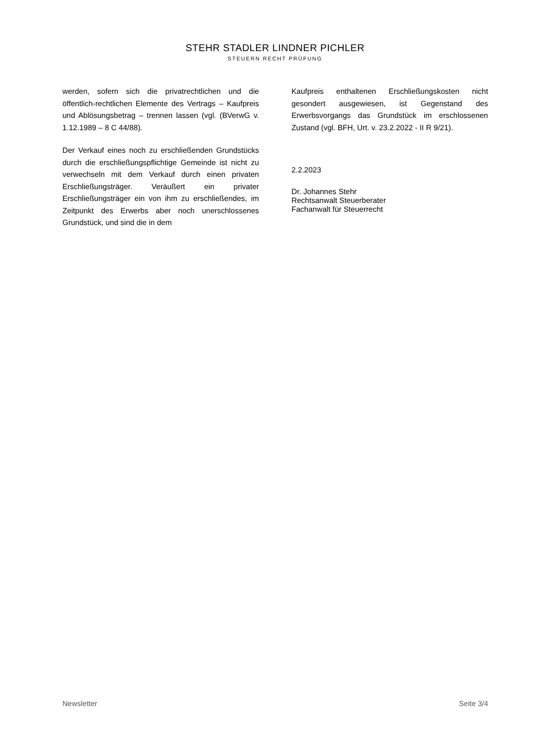STEHR STADLER LINDNER PICHLER
STEUERN RECHT PRÜFUNG
werden, sofern sich die privatrechtlichen und die öffentlich-rechtlichen Elemente des Vertrags – Kaufpreis und Ablösungsbetrag – trennen lassen (vgl. (BVerwG v. 1.12.1989 – 8 C 44/88).
Der Verkauf eines noch zu erschließenden Grundstücks durch die erschließungspflichtige Gemeinde ist nicht zu verwechseln mit dem Verkauf durch einen privaten Erschließungsträger. Veräußert ein privater Erschließungsträger ein von ihm zu erschließendes, im Zeitpunkt des Erwerbs aber noch unerschlossenes Grundstück, und sind die in dem
Kaufpreis enthaltenen Erschließungskosten nicht gesondert ausgewiesen, ist Gegenstand des Erwerbsvorgangs das Grundstück im erschlossenen Zustand (vgl. BFH, Urt. v. 23.2.2022 - II R 9/21).
2.2.2023
Dr. Johannes Stehr
Rechtsanwalt Steuerberater
Fachanwalt für Steuerrecht
Newsletter Seite 3/4